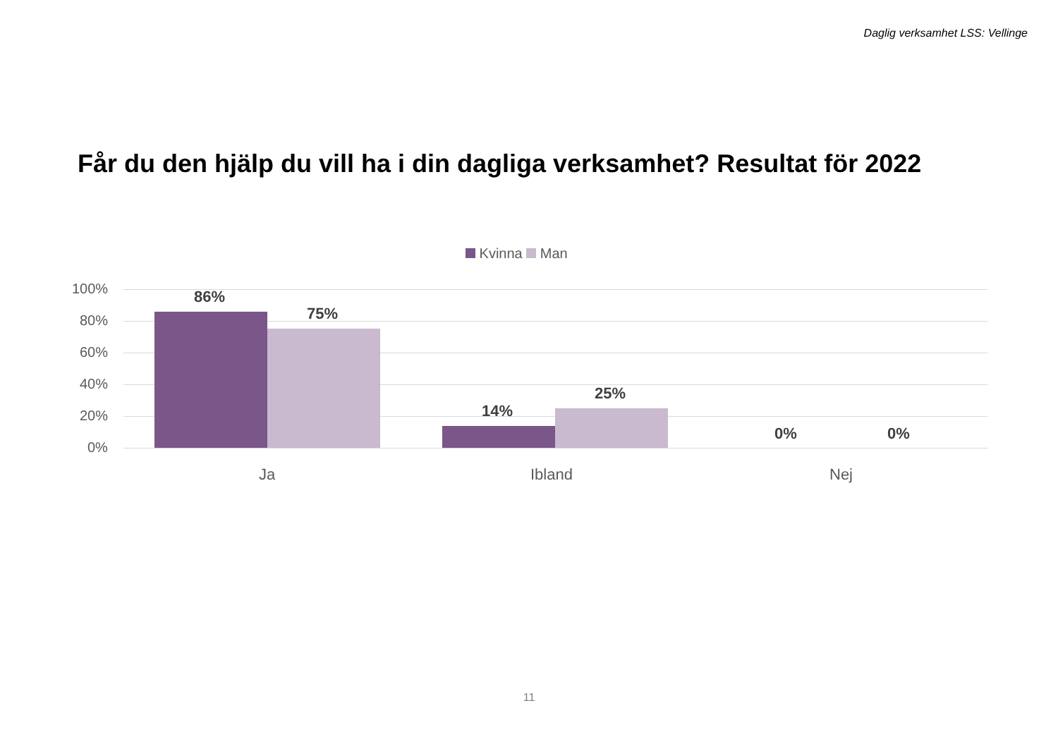Daglig verksamhet LSS: Vellinge
Får du den hjälp du vill ha i din dagliga verksamhet? Resultat för 2022
Kvinna Man
100%
80%
60%
40%
20%
0%
86%
75%
14%
25%
0% 0%
Ja Ibland Nej
11